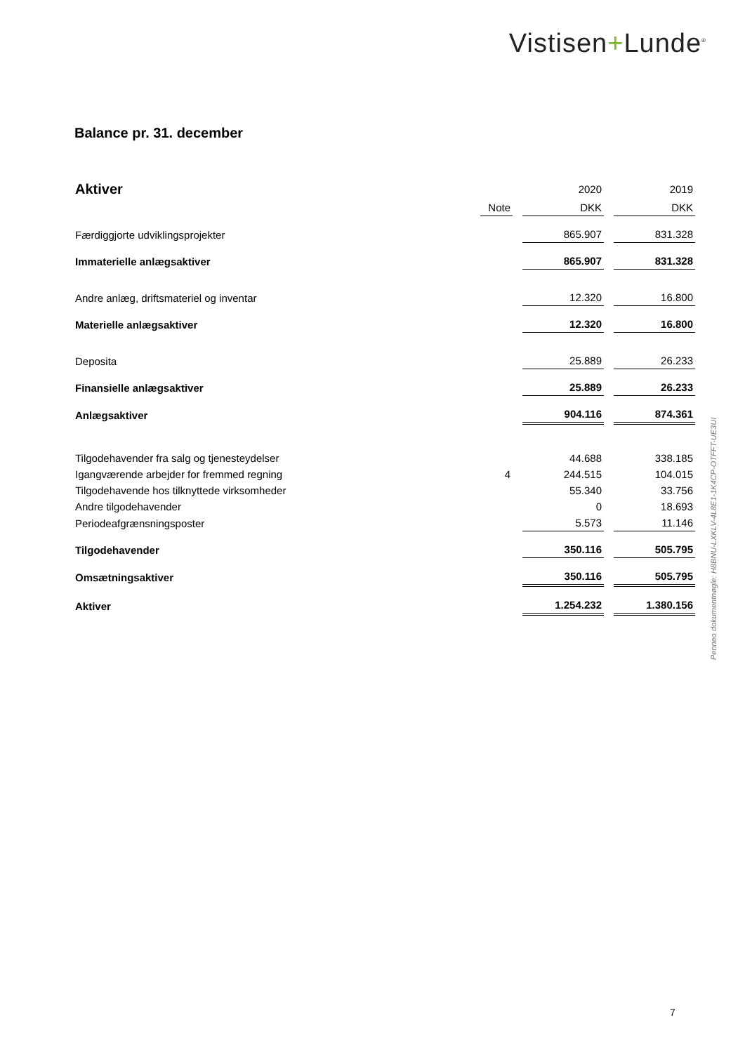Vistisen+Lunde<sup>®</sup>
Balance pr. 31. december
| Aktiver | | 2020 | 2019 |
| | Note | DKK | DKK |
| Færdiggjorte udviklingsprojekter | | 865.907 | 831.328 |
| Immaterielle anlægsaktiver | | 865.907 | 831.328 |
| Andre anlæg, driftsmateriel og inventar | | 12.320 | 16.800 |
| Materielle anlægsaktiver | | 12.320 | 16.800 |
| Deposita | | 25.889 | 26.233 |
| Finansielle anlægsaktiver | | 25.889 | 26.233 |
| Anlægsaktiver | | 904.116 | 874.361 |
| Tilgodehavender fra salg og tjenesteydelser | | 44.688 | 338.185 |
| Igangværende arbejder for fremmed regning | 4 | 244.515 | 104.015 |
| Tilgodehavende hos tilknyttede virksomheder | | 55.340 | 33.756 |
| Andre tilgodehavender | | 0 | 18.693 |
| Periodeafgrænsningsposter | | 5.573 | 11.146 |
| Tilgodehavender | | 350.116 | 505.795 |
| Omsætningsaktiver | | 350.116 | 505.795 |
| Aktiver | | 1.254.232 | 1.380.156 |
Penneo dokumentnøgle: H8BNU-LXKLV-4L8E1-1K4CP-OTFFT-UE3UI
7